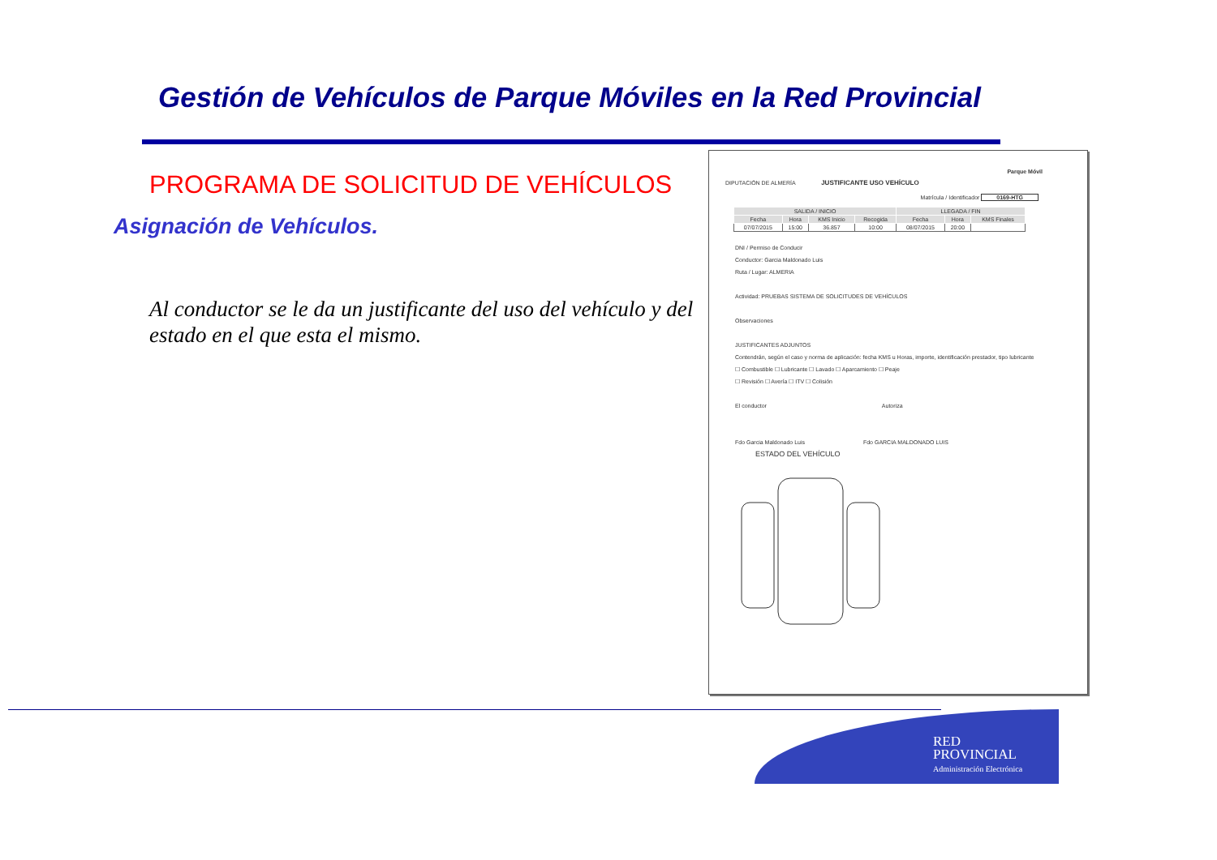Gestión de Vehículos de Parque Móviles en la Red Provincial
PROGRAMA DE SOLICITUD DE VEHÍCULOS
Asignación de Vehículos.
Al conductor se le da un justificante del uso del vehículo y del estado en el que esta el mismo.
Parque Móvil
DIPUTACIÓN DE ALMERÍA JUSTIFICANTE USO VEHÍCULO
Matrícula / Identificador 0169-HTG
| SALIDA / INICIO | | | | LLEGADA / FIN | | |
| --- | --- | --- | --- | --- | --- | --- |
| Fecha | Hora | KMS Inicio | Recogida | Fecha | Hora | KMS Finales |
| 07/07/2015 | 15:00 | 36.857 | 10:00 | 08/07/2015 | 20:00 | |
DNI / Permiso de Conducir
Conductor: Garcia Maldonado Luis
Ruta / Lugar: ALMERIA
Actividad: PRUEBAS SISTEMA DE SOLICITUDES DE VEHÍCULOS
Observaciones
JUSTIFICANTES ADJUNTOS
Contendrán, según el caso y norma de aplicación: fecha KMS u Horas, importe, identificación prestador, tipo lubricante
☐ Combustible ☐ Lubricante ☐ Lavado ☐ Aparcamiento ☐ Peaje
☐ Revisión ☐ Avería ☐ ITV ☐ Colisión
El conductor Autoriza
Fdo Garcia Maldonado Luis Fdo GARCIA MALDONADO LUIS
ESTADO DEL VEHÍCULO
RED
PROVINCIAL
Administración Electrónica